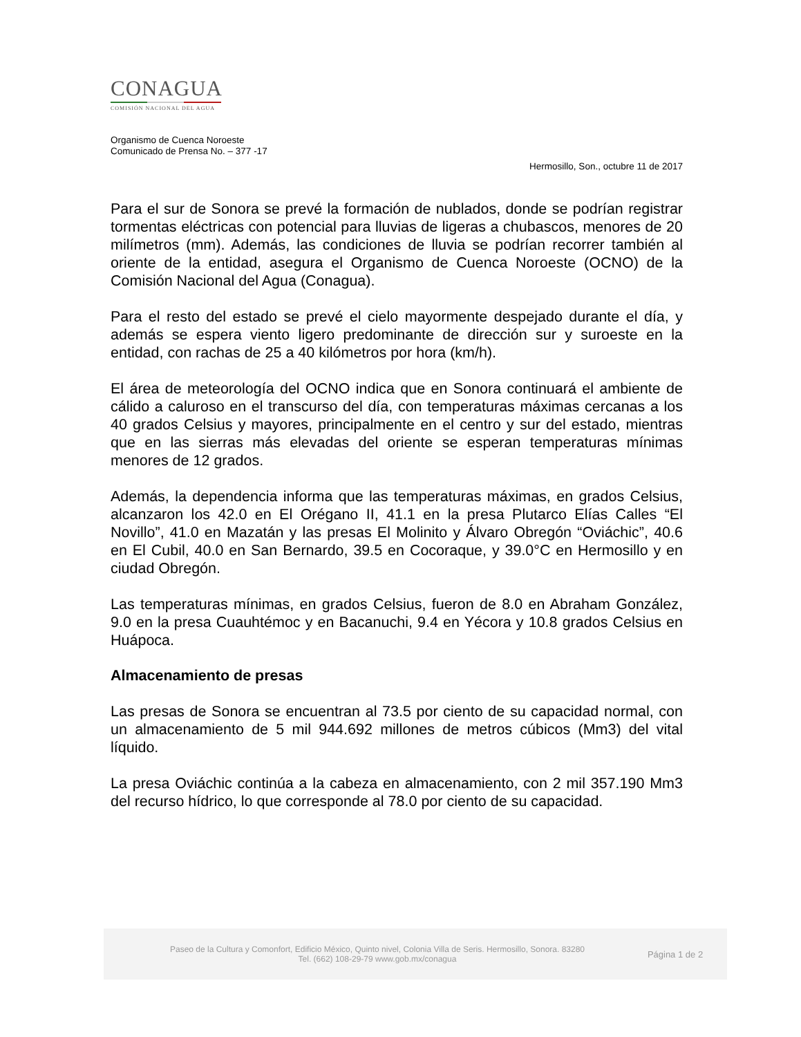CONAGUA
COMISIÓN NACIONAL DEL AGUA
Organismo de Cuenca Noroeste
Comunicado de Prensa No. – 377 -17
Hermosillo, Son., octubre 11 de 2017
Para el sur de Sonora se prevé la formación de nublados, donde se podrían registrar tormentas eléctricas con potencial para lluvias de ligeras a chubascos, menores de 20 milímetros (mm). Además, las condiciones de lluvia se podrían recorrer también al oriente de la entidad, asegura el Organismo de Cuenca Noroeste (OCNO) de la Comisión Nacional del Agua (Conagua).
Para el resto del estado se prevé el cielo mayormente despejado durante el día, y además se espera viento ligero predominante de dirección sur y suroeste en la entidad, con rachas de 25 a 40 kilómetros por hora (km/h).
El área de meteorología del OCNO indica que en Sonora continuará el ambiente de cálido a caluroso en el transcurso del día, con temperaturas máximas cercanas a los 40 grados Celsius y mayores, principalmente en el centro y sur del estado, mientras que en las sierras más elevadas del oriente se esperan temperaturas mínimas menores de 12 grados.
Además, la dependencia informa que las temperaturas máximas, en grados Celsius, alcanzaron los 42.0 en El Orégano II, 41.1 en la presa Plutarco Elías Calles “El Novillo”, 41.0 en Mazatán y las presas El Molinito y Álvaro Obregón “Oviáchic”, 40.6 en El Cubil, 40.0 en San Bernardo, 39.5 en Cocoraque, y 39.0°C en Hermosillo y en ciudad Obregón.
Las temperaturas mínimas, en grados Celsius, fueron de 8.0 en Abraham González, 9.0 en la presa Cuauhtémoc y en Bacanuchi, 9.4 en Yécora y 10.8 grados Celsius en Huápoca.
Almacenamiento de presas
Las presas de Sonora se encuentran al 73.5 por ciento de su capacidad normal, con un almacenamiento de 5 mil 944.692 millones de metros cúbicos (Mm3) del vital líquido.
La presa Oviáchic continúa a la cabeza en almacenamiento, con 2 mil 357.190 Mm3 del recurso hídrico, lo que corresponde al 78.0 por ciento de su capacidad.
Paseo de la Cultura y Comonfort, Edificio México, Quinto nivel, Colonia Villa de Seris. Hermosillo, Sonora. 83280
Tel. (662) 108-29-79 www.gob.mx/conagua
Página 1 de 2